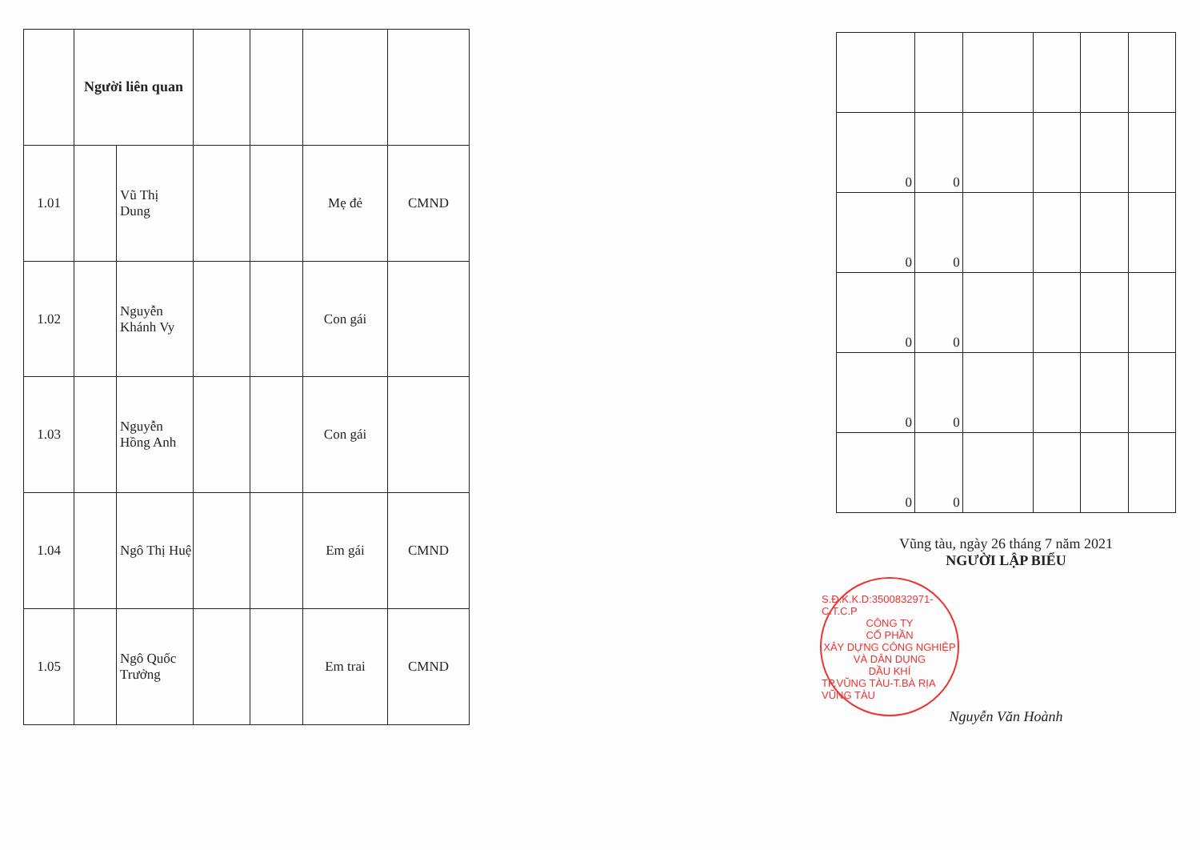| | Người liên quan | | | | | |
| 1.01 | | Vũ Thị Dung | | | Mẹ đẻ | CMND |
| 1.02 | | Nguyễn Khánh Vy | | | Con gái | |
| 1.03 | | Nguyễn Hồng Anh | | | Con gái | |
| 1.04 | | Ngô Thị Huệ | | | Em gái | CMND |
| 1.05 | | Ngô Quốc Trưởng | | | Em trai | CMND |
| 0 | 0 | | | | |
| 0 | 0 | | | | |
| 0 | 0 | | | | |
| 0 | 0 | | | | |
| 0 | 0 | | | | |
Vũng tàu, ngày 26 tháng 7 năm 2021
NGƯỜI LẬP BIỂU
S.Đ.K.K.D:3500832971-C.T.C.P
CÔNG TY
CỔ PHẦN
XÂY DỰNG CÔNG NGHIỆP
VÀ DÂN DỤNG
DẦU KHÍ
TP.VŨNG TÀU-T.BÀ RỊA VŨNG TÀU
Nguyễn Văn Hoành